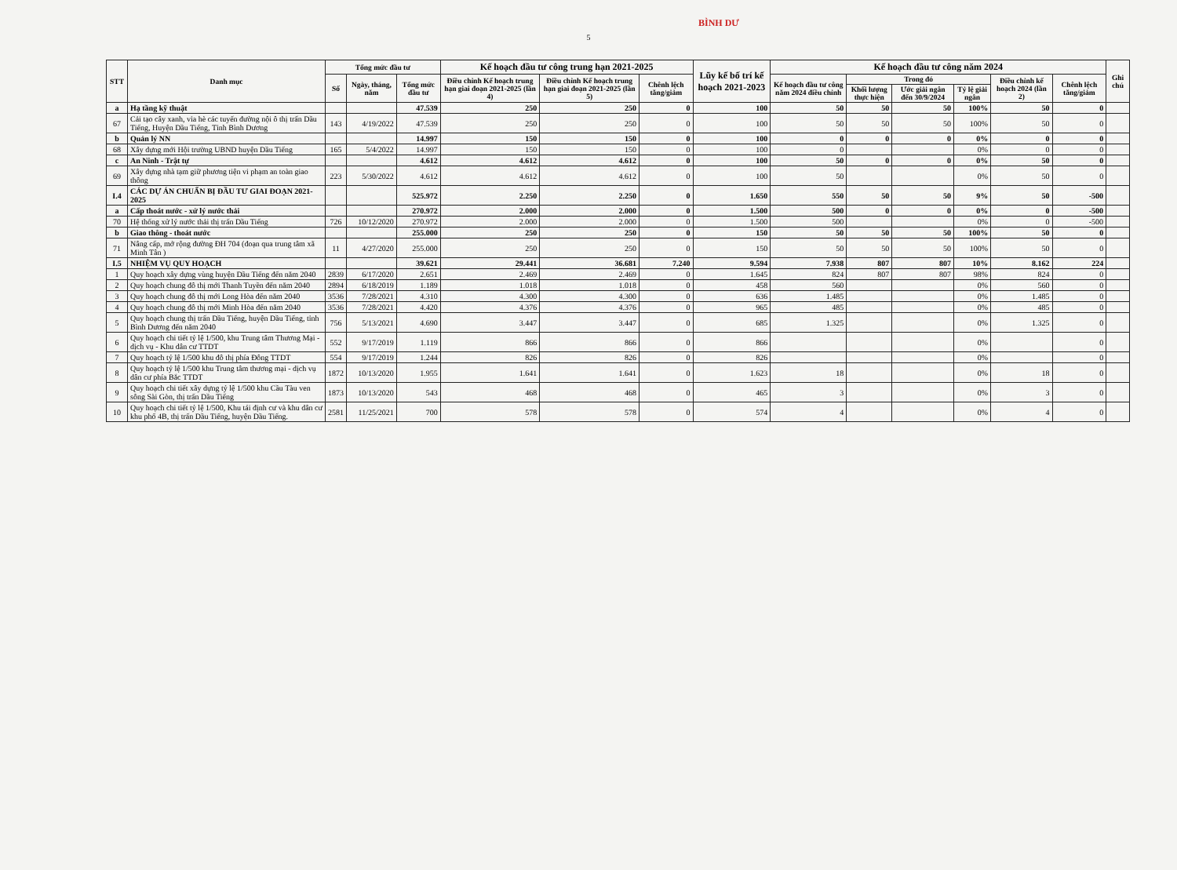5
BÌNH DƯ
| STT | Danh mục | Tổng mức đầu tư | | | Kế hoạch đầu tư công trung hạn 2021-2025 | | | Lũy kế bố trí kế hoạch 2021-2023 | Kế hoạch đầu tư công năm 2024 | | | | | | Ghi chú |
| --- | --- | --- | --- | --- | --- | --- | --- | --- | --- | --- | --- | --- | --- | --- | --- |
| | | Số | Ngày, tháng, năm | Tổng mức đầu tư | Điều chỉnh Kế hoạch trung hạn giai đoạn 2021-2025 (lần 4) | Điều chỉnh Kế hoạch trung hạn giai đoạn 2021-2025 (lần 5) | Chênh lệch tăng/giảm | | Kế hoạch đầu tư công năm 2024 điều chỉnh | Trong đó | | | Điều chỉnh kế hoạch 2024 (lần 2) | Chênh lệch tăng/giảm | |
| | | | | | | | | | | Khối lượng thực hiện | Ước giải ngân đến 30/9/2024 | Tỷ lệ giải ngân | | | |
| a | Hạ tầng kỹ thuật | | | 47.539 | 250 | 250 | 0 | 100 | 50 | 50 | 50 | 100% | 50 | 0 | |
| 67 | Cải tạo cây xanh, vỉa hè các tuyến đường nội ô thị trấn Dầu Tiếng, Huyện Dầu Tiếng, Tỉnh Bình Dương | 143 | 4/19/2022 | 47.539 | 250 | 250 | 0 | 100 | 50 | 50 | 50 | 100% | 50 | 0 | |
| b | Quản lý NN | | | 14.997 | 150 | 150 | 0 | 100 | 0 | 0 | 0 | 0% | 0 | 0 | |
| 68 | Xây dựng mới Hội trường UBND huyện Dầu Tiếng | 165 | 5/4/2022 | 14.997 | 150 | 150 | 0 | 100 | 0 | | | 0% | 0 | 0 | |
| c | An Ninh - Trật tự | | | 4.612 | 4.612 | 4.612 | 0 | 100 | 50 | 0 | 0 | 0% | 50 | 0 | |
| 69 | Xây dựng nhà tạm giữ phương tiện vi phạm an toàn giao thông | 223 | 5/30/2022 | 4.612 | 4.612 | 4.612 | 0 | 100 | 50 | | | 0% | 50 | 0 | |
| I.4 | CÁC DỰ ÁN CHUẨN BỊ ĐẦU TƯ GIAI ĐOẠN 2021-2025 | | | 525.972 | 2.250 | 2.250 | 0 | 1.650 | 550 | 50 | 50 | 9% | 50 | -500 | |
| a | Cấp thoát nước - xử lý nước thải | | | 270.972 | 2.000 | 2.000 | 0 | 1.500 | 500 | 0 | 0 | 0% | 0 | -500 | |
| 70 | Hệ thống xử lý nước thải thị trấn Dầu Tiếng | 726 | 10/12/2020 | 270.972 | 2.000 | 2.000 | 0 | 1.500 | 500 | | | 0% | 0 | -500 | |
| b | Giao thông - thoát nước | | | 255.000 | 250 | 250 | 0 | 150 | 50 | 50 | 50 | 100% | 50 | 0 | |
| 71 | Nâng cấp, mở rộng đường ĐH 704 (đoạn qua trung tâm xã Minh Tân ) | 11 | 4/27/2020 | 255.000 | 250 | 250 | 0 | 150 | 50 | 50 | 50 | 100% | 50 | 0 | |
| I.5 | NHIỆM VỤ QUY HOẠCH | | | 39.621 | 29.441 | 36.681 | 7.240 | 9.594 | 7.938 | 807 | 807 | 10% | 8.162 | 224 | |
| 1 | Quy hoạch xây dựng vùng huyện Dầu Tiếng đến năm 2040 | 2839 | 6/17/2020 | 2.651 | 2.469 | 2.469 | 0 | 1.645 | 824 | 807 | 807 | 98% | 824 | 0 | |
| 2 | Quy hoạch chung đô thị mới Thanh Tuyền đến năm 2040 | 2894 | 6/18/2019 | 1.189 | 1.018 | 1.018 | 0 | 458 | 560 | | | 0% | 560 | 0 | |
| 3 | Quy hoạch chung đô thị mới Long Hòa đến năm 2040 | 3536 | 7/28/2021 | 4.310 | 4.300 | 4.300 | 0 | 636 | 1.485 | | | 0% | 1.485 | 0 | |
| 4 | Quy hoạch chung đô thị mới Minh Hòa đến năm 2040 | 3536 | 7/28/2021 | 4.420 | 4.376 | 4.376 | 0 | 965 | 485 | | | 0% | 485 | 0 | |
| 5 | Quy hoạch chung thị trấn Dầu Tiếng, huyện Dầu Tiếng, tỉnh Bình Dương đến năm 2040 | 756 | 5/13/2021 | 4.690 | 3.447 | 3.447 | 0 | 685 | 1.325 | | | 0% | 1.325 | 0 | |
| 6 | Quy hoạch chi tiết tỷ lệ 1/500, khu Trung tâm Thương Mại - dịch vụ - Khu dân cư TTDT | 552 | 9/17/2019 | 1.119 | 866 | 866 | 0 | 866 | | | | 0% | | 0 | |
| 7 | Quy hoạch tỷ lệ 1/500 khu đô thị phía Đông TTDT | 554 | 9/17/2019 | 1.244 | 826 | 826 | 0 | 826 | | | | 0% | | 0 | |
| 8 | Quy hoạch tỷ lệ 1/500 khu Trung tâm thương mại - dịch vụ dân cư phía Bắc TTDT | 1872 | 10/13/2020 | 1.955 | 1.641 | 1.641 | 0 | 1.623 | 18 | | | 0% | 18 | 0 | |
| 9 | Quy hoạch chi tiết xây dựng tỷ lệ 1/500 khu Cầu Tàu ven sông Sài Gòn, thị trấn Dầu Tiếng | 1873 | 10/13/2020 | 543 | 468 | 468 | 0 | 465 | 3 | | | 0% | 3 | 0 | |
| 10 | Quy hoạch chi tiết tỷ lệ 1/500, Khu tái định cư và khu dân cư khu phố 4B, thị trấn Dầu Tiếng, huyện Dầu Tiếng. | 2581 | 11/25/2021 | 700 | 578 | 578 | 0 | 574 | 4 | | | 0% | 4 | 0 | |